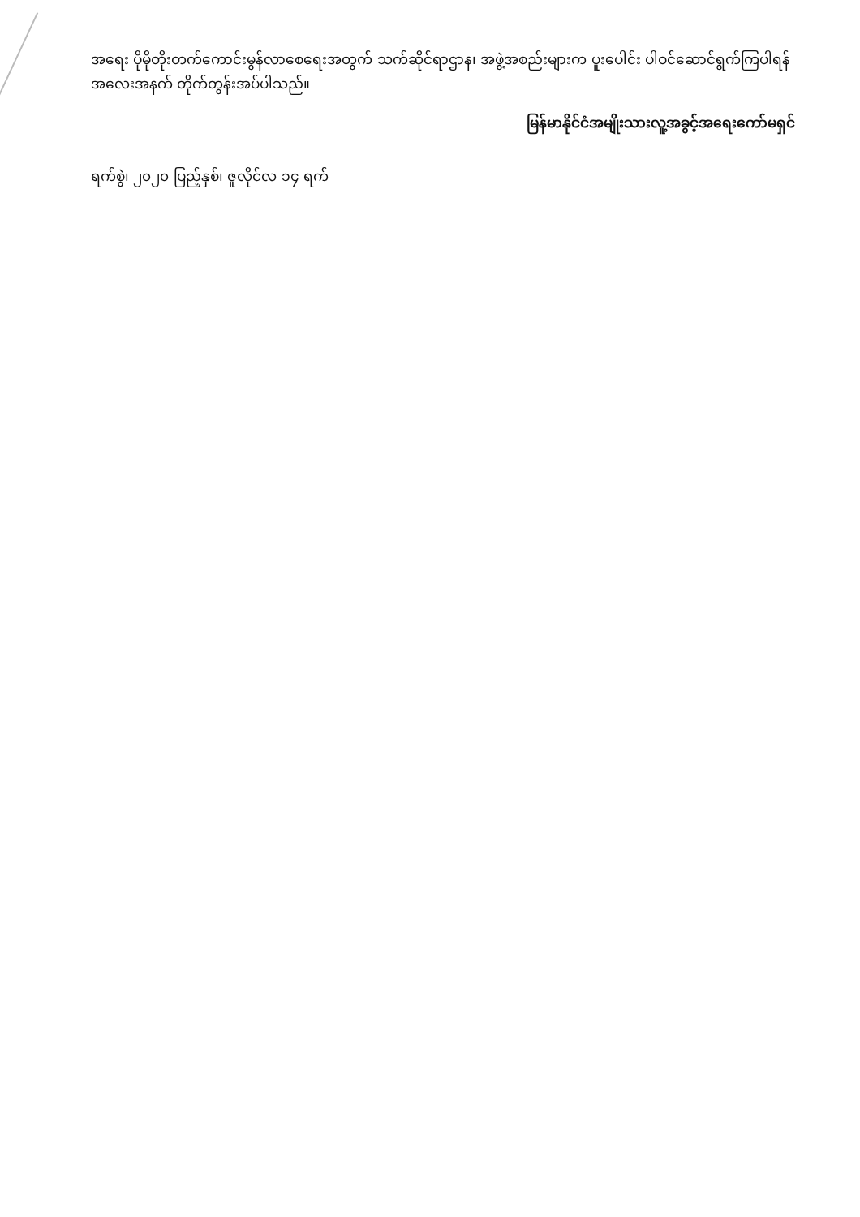အရေး ပိုမိုတိုးတက်ကောင်းမွန်လာစေရေးအတွက် သက်ဆိုင်ရာဌာန၊ အဖွဲ့အစည်းများက ပူးပေါင်း ပါဝင်ဆောင်ရွက်ကြပါရန် အလေးအနက် တိုက်တွန်းအပ်ပါသည်။
မြန်မာနိုင်ငံအမျိုးသားလူ့အခွင့်အရေးကော်မရှင်
ရက်စွဲ၊ ၂၀၂၀ ပြည့်နှစ်၊ ဇူလိုင်လ ၁၄ ရက်